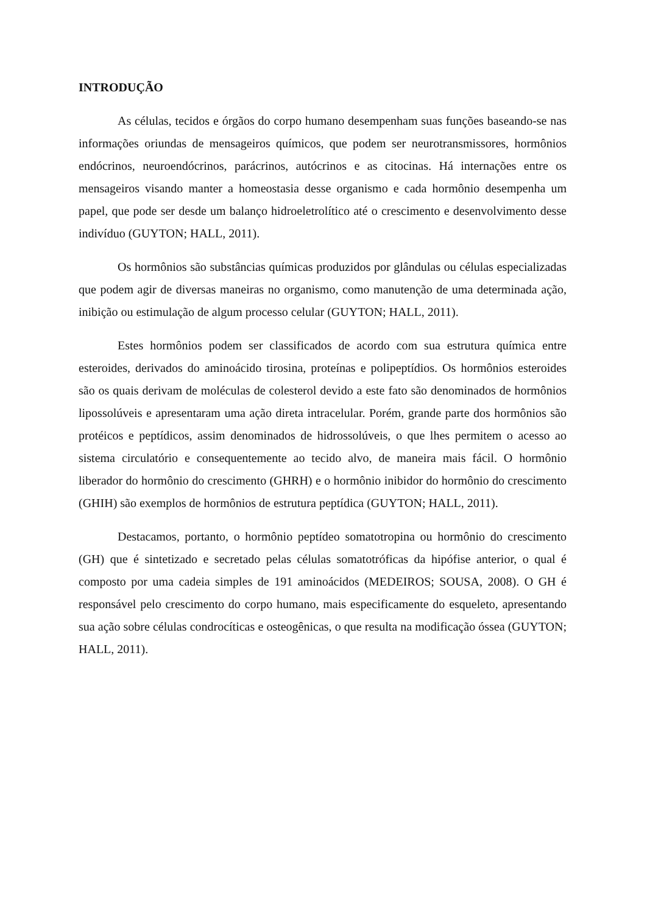INTRODUÇÃO
As células, tecidos e órgãos do corpo humano desempenham suas funções baseando-se nas informações oriundas de mensageiros químicos, que podem ser neurotransmissores, hormônios endócrinos, neuroendócrinos, parácrinos, autócrinos e as citocinas. Há internações entre os mensageiros visando manter a homeostasia desse organismo e cada hormônio desempenha um papel, que pode ser desde um balanço hidroeletrolítico até o crescimento e desenvolvimento desse indivíduo (GUYTON; HALL, 2011).
Os hormônios são substâncias químicas produzidos por glândulas ou células especializadas que podem agir de diversas maneiras no organismo, como manutenção de uma determinada ação, inibição ou estimulação de algum processo celular (GUYTON; HALL, 2011).
Estes hormônios podem ser classificados de acordo com sua estrutura química entre esteroides, derivados do aminoácido tirosina, proteínas e polipeptídios. Os hormônios esteroides são os quais derivam de moléculas de colesterol devido a este fato são denominados de hormônios lipossolúveis e apresentaram uma ação direta intracelular. Porém, grande parte dos hormônios são protéicos e peptídicos, assim denominados de hidrossolúveis, o que lhes permitem o acesso ao sistema circulatório e consequentemente ao tecido alvo, de maneira mais fácil. O hormônio liberador do hormônio do crescimento (GHRH) e o hormônio inibidor do hormônio do crescimento (GHIH) são exemplos de hormônios de estrutura peptídica (GUYTON; HALL, 2011).
Destacamos, portanto, o hormônio peptídeo somatotropina ou hormônio do crescimento (GH) que é sintetizado e secretado pelas células somatotróficas da hipófise anterior, o qual é composto por uma cadeia simples de 191 aminoácidos (MEDEIROS; SOUSA, 2008). O GH é responsável pelo crescimento do corpo humano, mais especificamente do esqueleto, apresentando sua ação sobre células condrocíticas e osteogênicas, o que resulta na modificação óssea (GUYTON; HALL, 2011).